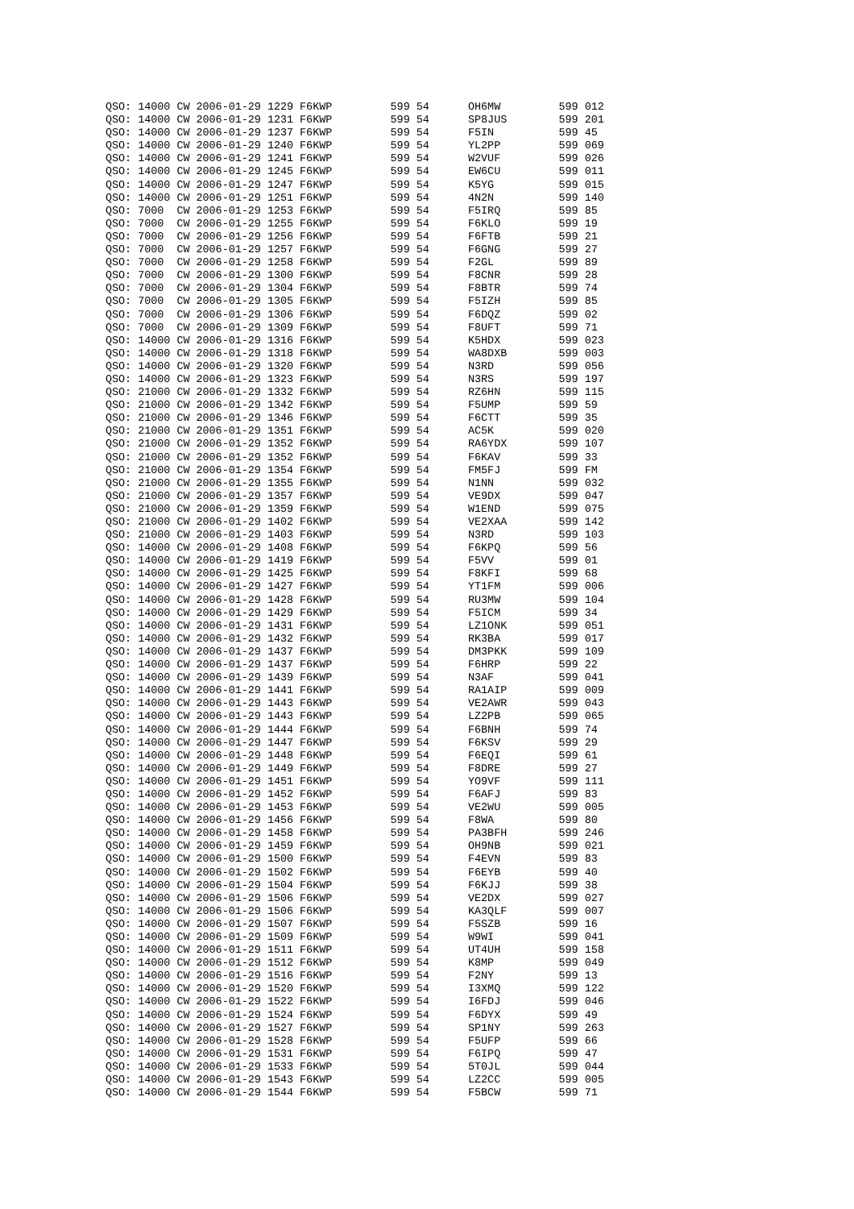QSO: 14000 CW 2006-01-29 1229 F6KWP         599 54      OH6MW         599 012
QSO: 14000 CW 2006-01-29 1231 F6KWP         599 54      SP8JUS        599 201
QSO: 14000 CW 2006-01-29 1237 F6KWP         599 54      F5IN          599 45
QSO: 14000 CW 2006-01-29 1240 F6KWP         599 54      YL2PP         599 069
QSO: 14000 CW 2006-01-29 1241 F6KWP         599 54      W2VUF         599 026
QSO: 14000 CW 2006-01-29 1245 F6KWP         599 54      EW6CU         599 011
QSO: 14000 CW 2006-01-29 1247 F6KWP         599 54      K5YG          599 015
QSO: 14000 CW 2006-01-29 1251 F6KWP         599 54      4N2N          599 140
QSO: 7000  CW 2006-01-29 1253 F6KWP         599 54      F5IRQ         599 85
QSO: 7000  CW 2006-01-29 1255 F6KWP         599 54      F6KLO         599 19
QSO: 7000  CW 2006-01-29 1256 F6KWP         599 54      F6FTB         599 21
QSO: 7000  CW 2006-01-29 1257 F6KWP         599 54      F6GNG         599 27
QSO: 7000  CW 2006-01-29 1258 F6KWP         599 54      F2GL          599 89
QSO: 7000  CW 2006-01-29 1300 F6KWP         599 54      F8CNR         599 28
QSO: 7000  CW 2006-01-29 1304 F6KWP         599 54      F8BTR         599 74
QSO: 7000  CW 2006-01-29 1305 F6KWP         599 54      F5IZH         599 85
QSO: 7000  CW 2006-01-29 1306 F6KWP         599 54      F6DQZ         599 02
QSO: 7000  CW 2006-01-29 1309 F6KWP         599 54      F8UFT         599 71
QSO: 14000 CW 2006-01-29 1316 F6KWP         599 54      K5HDX         599 023
QSO: 14000 CW 2006-01-29 1318 F6KWP         599 54      WA8DXB        599 003
QSO: 14000 CW 2006-01-29 1320 F6KWP         599 54      N3RD          599 056
QSO: 14000 CW 2006-01-29 1323 F6KWP         599 54      N3RS          599 197
QSO: 21000 CW 2006-01-29 1332 F6KWP         599 54      RZ6HN         599 115
QSO: 21000 CW 2006-01-29 1342 F6KWP         599 54      F5UMP         599 59
QSO: 21000 CW 2006-01-29 1346 F6KWP         599 54      F6CTT         599 35
QSO: 21000 CW 2006-01-29 1351 F6KWP         599 54      AC5K          599 020
QSO: 21000 CW 2006-01-29 1352 F6KWP         599 54      RA6YDX        599 107
QSO: 21000 CW 2006-01-29 1352 F6KWP         599 54      F6KAV         599 33
QSO: 21000 CW 2006-01-29 1354 F6KWP         599 54      FM5FJ         599 FM
QSO: 21000 CW 2006-01-29 1355 F6KWP         599 54      N1NN          599 032
QSO: 21000 CW 2006-01-29 1357 F6KWP         599 54      VE9DX         599 047
QSO: 21000 CW 2006-01-29 1359 F6KWP         599 54      W1END         599 075
QSO: 21000 CW 2006-01-29 1402 F6KWP         599 54      VE2XAA        599 142
QSO: 21000 CW 2006-01-29 1403 F6KWP         599 54      N3RD          599 103
QSO: 14000 CW 2006-01-29 1408 F6KWP         599 54      F6KPQ         599 56
QSO: 14000 CW 2006-01-29 1419 F6KWP         599 54      F5VV          599 01
QSO: 14000 CW 2006-01-29 1425 F6KWP         599 54      F8KFI         599 68
QSO: 14000 CW 2006-01-29 1427 F6KWP         599 54      YT1FM         599 006
QSO: 14000 CW 2006-01-29 1428 F6KWP         599 54      RU3MW         599 104
QSO: 14000 CW 2006-01-29 1429 F6KWP         599 54      F5ICM         599 34
QSO: 14000 CW 2006-01-29 1431 F6KWP         599 54      LZ1ONK        599 051
QSO: 14000 CW 2006-01-29 1432 F6KWP         599 54      RK3BA         599 017
QSO: 14000 CW 2006-01-29 1437 F6KWP         599 54      DM3PKK        599 109
QSO: 14000 CW 2006-01-29 1437 F6KWP         599 54      F6HRP         599 22
QSO: 14000 CW 2006-01-29 1439 F6KWP         599 54      N3AF          599 041
QSO: 14000 CW 2006-01-29 1441 F6KWP         599 54      RA1AIP        599 009
QSO: 14000 CW 2006-01-29 1443 F6KWP         599 54      VE2AWR        599 043
QSO: 14000 CW 2006-01-29 1443 F6KWP         599 54      LZ2PB         599 065
QSO: 14000 CW 2006-01-29 1444 F6KWP         599 54      F6BNH         599 74
QSO: 14000 CW 2006-01-29 1447 F6KWP         599 54      F6KSV         599 29
QSO: 14000 CW 2006-01-29 1448 F6KWP         599 54      F6EQI         599 61
QSO: 14000 CW 2006-01-29 1449 F6KWP         599 54      F8DRE         599 27
QSO: 14000 CW 2006-01-29 1451 F6KWP         599 54      YO9VF         599 111
QSO: 14000 CW 2006-01-29 1452 F6KWP         599 54      F6AFJ         599 83
QSO: 14000 CW 2006-01-29 1453 F6KWP         599 54      VE2WU         599 005
QSO: 14000 CW 2006-01-29 1456 F6KWP         599 54      F8WA          599 80
QSO: 14000 CW 2006-01-29 1458 F6KWP         599 54      PA3BFH        599 246
QSO: 14000 CW 2006-01-29 1459 F6KWP         599 54      OH9NB         599 021
QSO: 14000 CW 2006-01-29 1500 F6KWP         599 54      F4EVN         599 83
QSO: 14000 CW 2006-01-29 1502 F6KWP         599 54      F6EYB         599 40
QSO: 14000 CW 2006-01-29 1504 F6KWP         599 54      F6KJJ         599 38
QSO: 14000 CW 2006-01-29 1506 F6KWP         599 54      VE2DX         599 027
QSO: 14000 CW 2006-01-29 1506 F6KWP         599 54      KA3QLF        599 007
QSO: 14000 CW 2006-01-29 1507 F6KWP         599 54      F5SZB         599 16
QSO: 14000 CW 2006-01-29 1509 F6KWP         599 54      W9WI          599 041
QSO: 14000 CW 2006-01-29 1511 F6KWP         599 54      UT4UH         599 158
QSO: 14000 CW 2006-01-29 1512 F6KWP         599 54      K8MP          599 049
QSO: 14000 CW 2006-01-29 1516 F6KWP         599 54      F2NY          599 13
QSO: 14000 CW 2006-01-29 1520 F6KWP         599 54      I3XMQ         599 122
QSO: 14000 CW 2006-01-29 1522 F6KWP         599 54      I6FDJ         599 046
QSO: 14000 CW 2006-01-29 1524 F6KWP         599 54      F6DYX         599 49
QSO: 14000 CW 2006-01-29 1527 F6KWP         599 54      SP1NY         599 263
QSO: 14000 CW 2006-01-29 1528 F6KWP         599 54      F5UFP         599 66
QSO: 14000 CW 2006-01-29 1531 F6KWP         599 54      F6IPQ         599 47
QSO: 14000 CW 2006-01-29 1533 F6KWP         599 54      5T0JL         599 044
QSO: 14000 CW 2006-01-29 1543 F6KWP         599 54      LZ2CC         599 005
QSO: 14000 CW 2006-01-29 1544 F6KWP         599 54      F5BCW         599 71